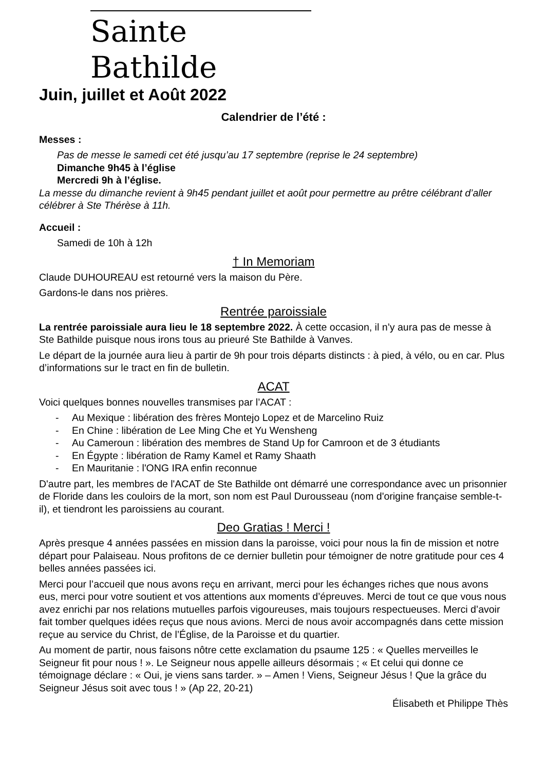Sainte Bathilde
Juin, juillet et Août 2022
Calendrier de l’été :
Messes :
Pas de messe le samedi cet été jusqu’au 17 septembre (reprise le 24 septembre)
Dimanche 9h45 à l’église
Mercredi 9h à l’église.
La messe du dimanche revient à 9h45 pendant juillet et août pour permettre au prêtre célébrant d’aller célébrer à Ste Thérèse à 11h.
Accueil :
Samedi de 10h à 12h
† In Memoriam
Claude DUHOUREAU est retourné vers la maison du Père.
Gardons-le dans nos prières.
Rentrée paroissiale
La rentrée paroissiale aura lieu le 18 septembre 2022. À cette occasion, il n’y aura pas de messe à Ste Bathilde puisque nous irons tous au prieuré Ste Bathilde à Vanves.
Le départ de la journée aura lieu à partir de 9h pour trois départs distincts : à pied, à vélo, ou en car. Plus d’informations sur le tract en fin de bulletin.
ACAT
Voici quelques bonnes nouvelles transmises par l’ACAT :
- Au Mexique : libération des frères Montejo Lopez et de Marcelino Ruiz
- En Chine : libération de Lee Ming Che et Yu Wensheng
- Au Cameroun : libération des membres de Stand Up for Camroon et de 3 étudiants
- En Égypte : libération de Ramy Kamel et Ramy Shaath
- En Mauritanie : l'ONG IRA enfin reconnue
D'autre part, les membres de l'ACAT de Ste Bathilde ont démarré une correspondance avec un prisonnier de Floride dans les couloirs de la mort, son nom est Paul Durousseau (nom d'origine française semble-t-il), et tiendront les paroissiens au courant.
Deo Gratias ! Merci !
Après presque 4 années passées en mission dans la paroisse, voici pour nous la fin de mission et notre départ pour Palaiseau. Nous profitons de ce dernier bulletin pour témoigner de notre gratitude pour ces 4 belles années passées ici.
Merci pour l’accueil que nous avons reçu en arrivant, merci pour les échanges riches que nous avons eus, merci pour votre soutient et vos attentions aux moments d’épreuves. Merci de tout ce que vous nous avez enrichi par nos relations mutuelles parfois vigoureuses, mais toujours respectueuses. Merci d’avoir fait tomber quelques idées reçus que nous avions. Merci de nous avoir accompagnés dans cette mission reçue au service du Christ, de l’Église, de la Paroisse et du quartier.
Au moment de partir, nous faisons nôtre cette exclamation du psaume 125 : « Quelles merveilles le Seigneur fit pour nous ! ». Le Seigneur nous appelle ailleurs désormais ; « Et celui qui donne ce témoignage déclare : « Oui, je viens sans tarder. » – Amen ! Viens, Seigneur Jésus ! Que la grâce du Seigneur Jésus soit avec tous ! » (Ap 22, 20-21)
Élisabeth et Philippe Thès